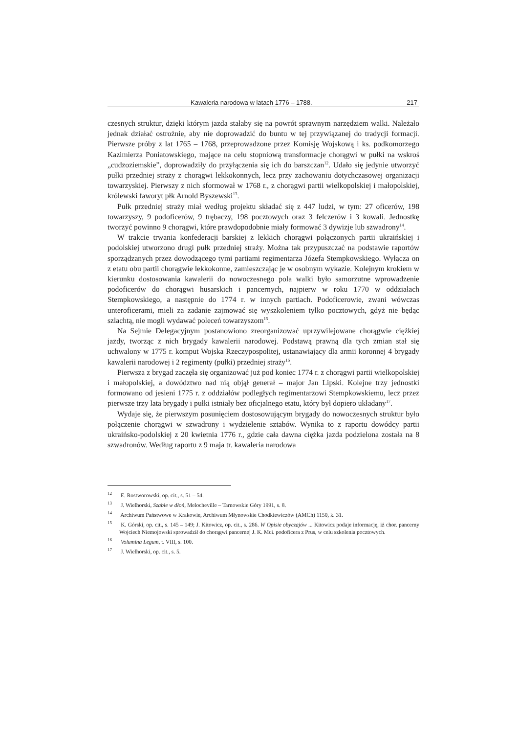Kawaleria narodowa w latach 1776 – 1788. 217
czesnych struktur, dzięki którym jazda stałaby się na powrót sprawnym narzędziem walki. Należało jednak działać ostrożnie, aby nie doprowadzić do buntu w tej przywiązanej do tradycji formacji. Pierwsze próby z lat 1765 – 1768, przeprowadzone przez Komisję Wojskową i ks. podkomorzego Kazimierza Poniatowskiego, mające na celu stopniową transformacje chorągwi w pułki na wskroś „cudzoziemskie”, doprowadziły do przyłączenia się ich do barszczan<sup>12</sup>. Udało się jedynie utworzyć pułki przedniej straży z chorągwi lekkokonnych, lecz przy zachowaniu dotychczasowej organizacji towarzyskiej. Pierwszy z nich sformował w 1768 r., z chorągwi partii wielkopolskiej i małopolskiej, królewski faworyt płk Arnold Byszewski<sup>13</sup>.
Pułk przedniej straży miał według projektu składać się z 447 ludzi, w tym: 27 oficerów, 198 towarzyszy, 9 podoficerów, 9 trębaczy, 198 pocztowych oraz 3 felczerów i 3 kowali. Jednostkę tworzyć powinno 9 chorągwi, które prawdopodobnie miały formować 3 dywizje lub szwadrony<sup>14</sup>.
W trakcie trwania konfederacji barskiej z lekkich chorągwi połączonych partii ukraińskiej i podolskiej utworzono drugi pułk przedniej straży. Można tak przypuszczać na podstawie raportów sporządzanych przez dowodzącego tymi partiami regimentarza Józefa Stempkowskiego. Wyłącza on z etatu obu partii chorągwie lekkokonne, zamieszczając je w osobnym wykazie. Kolejnym krokiem w kierunku dostosowania kawalerii do nowoczesnego pola walki było samorzutne wprowadzenie podoficerów do chorągwi husarskich i pancernych, najpierw w roku 1770 w oddziałach Stempkowskiego, a następnie do 1774 r. w innych partiach. Podoficerowie, zwani wówczas unteroficerami, mieli za zadanie zajmować się wyszkoleniem tylko pocztowych, gdyż nie będąc szlachtą, nie mogli wydawać poleceń towarzyszom<sup>15</sup>.
Na Sejmie Delegacyjnym postanowiono zreorganizować uprzywilejowane chorągwie ciężkiej jazdy, tworząc z nich brygady kawalerii narodowej. Podstawą prawną dla tych zmian stał się uchwalony w 1775 r. komput Wojska Rzeczypospolitej, ustanawiający dla armii koronnej 4 brygady kawalerii narodowej i 2 regimenty (pułki) przedniej straży<sup>16</sup>.
Pierwsza z brygad zaczęła się organizować już pod koniec 1774 r. z chorągwi partii wielkopolskiej i małopolskiej, a dowództwo nad nią objął generał – major Jan Lipski. Kolejne trzy jednostki formowano od jesieni 1775 r. z oddziałów podległych regimentarzowi Stempkowskiemu, lecz przez pierwsze trzy lata brygady i pułki istniały bez oficjalnego etatu, który był dopiero układany<sup>17</sup>.
Wydaje się, że pierwszym posunięciem dostosowującym brygady do nowoczesnych struktur było połączenie chorągwi w szwadrony i wydzielenie sztabów. Wynika to z raportu dowódcy partii ukraińsko-podolskiej z 20 kwietnia 1776 r., gdzie cała dawna ciężka jazda podzielona została na 8 szwadronów. Według raportu z 9 maja tr. kawaleria narodowa
<sup>12</sup> E. Rostworowski, op. cit., s. 51 – 54.
<sup>13</sup> J. Wielhorski, Szable w dłoń, Melocheville – Tarnowskie Góry 1991, s. 8.
<sup>14</sup> Archiwum Państwowe w Krakowie, Archiwum Młynowskie Chodkiewiczów (AMCh) 1150, k. 31.
<sup>15</sup> K. Górski, op. cit., s. 145 – 149; J. Kitowicz, op. cit., s. 286. W Opisie obyczajów ... Kitowicz podaje informację, iż chor. pancerny Wojciech Niemojowski sprowadził do chorągwi pancernej J. K. Mci. podoficera z Prus, w celu szkolenia pocztowych.
<sup>16</sup> Volumina Legum, t. VIII, s. 100.
<sup>17</sup> J. Wielhorski, op. cit., s. 5.